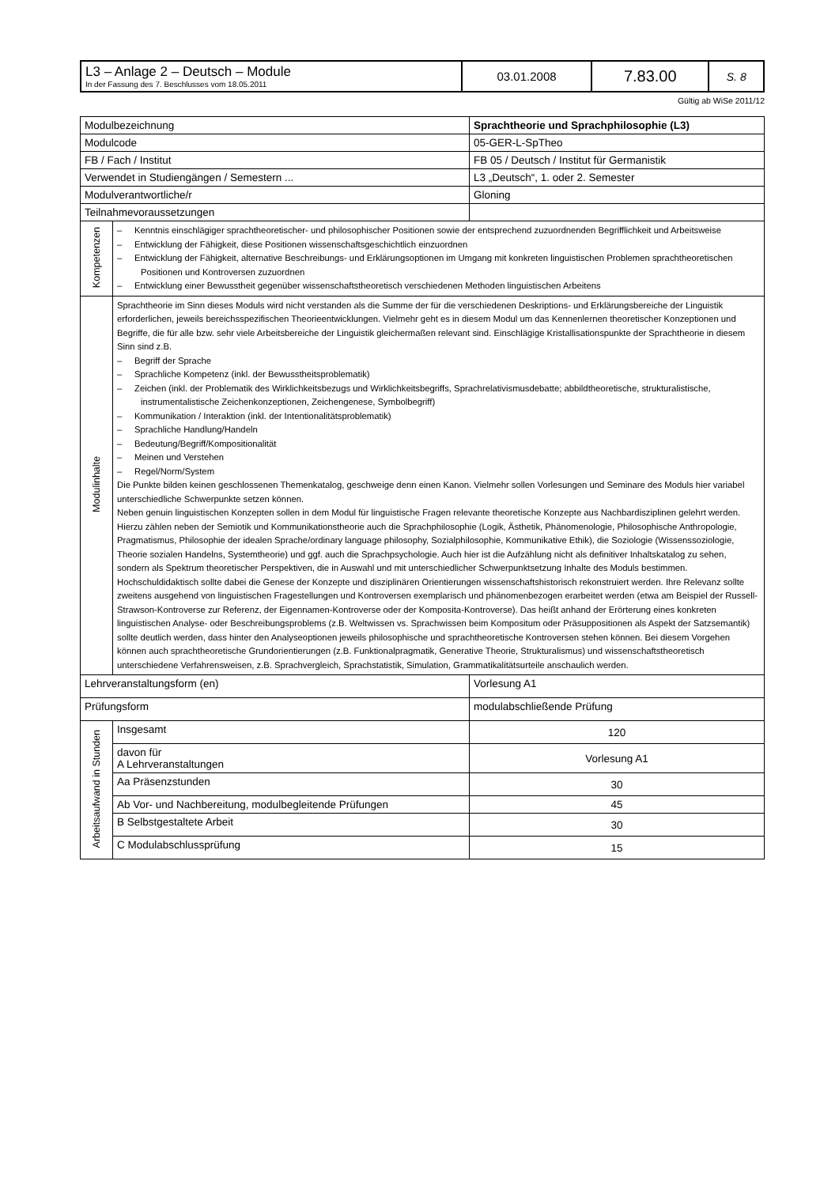| L3 – Anlage 2 – Deutsch – Module In der Fassung des 7. Beschlusses vom 18.05.2011 | 03.01.2008 | 7.83.00 | S. 8 |
Gültig ab WiSe 2011/12
| Modulbezeichnung | | Sprachtheorie und Sprachphilosophie (L3) | |
| Modulcode | | 05-GER-L-SpTheo | |
| FB / Fach / Institut | | FB 05 / Deutsch / Institut für Germanistik | |
| Verwendet in Studiengängen / Semestern ... | | L3 „Deutsch“, 1. oder 2. Semester | |
| Modulverantwortliche/r | | Gloning | |
| Teilnahmevoraussetzungen | | | |
| Kompetenzen | – Kenntnis einschlägiger sprachtheoretischer- und philosophischer Positionen sowie der entsprechend zuzuordnenden Begrifflichkeit und Arbeitsweise – Entwicklung der Fähigkeit, diese Positionen wissenschaftsgeschichtlich einzuordnen – Entwicklung der Fähigkeit, alternative Beschreibungs- und Erklärungsoptionen im Umgang mit konkreten linguistischen Problemen sprachtheoretischen Positionen und Kontroversen zuzuordnen – Entwicklung einer Bewusstheit gegenüber wissenschaftstheoretisch verschiedenen Methoden linguistischen Arbeitens | | |
| Modulinhalte | Sprachtheorie im Sinn dieses Moduls wird nicht verstanden als die Summe der für die verschiedenen Deskriptions- und Erklärungsbereiche der Linguistik erforderlichen, jeweils bereichsspezifischen Theorieentwicklungen. Vielmehr geht es in diesem Modul um das Kennenlernen theoretischer Konzeptionen und Begriffe, die für alle bzw. sehr viele Arbeitsbereiche der Linguistik gleichermaßen relevant sind. Einschlägige Kristallisationspunkte der Sprachtheorie in diesem Sinn sind z.B. – Begriff der Sprache – Sprachliche Kompetenz (inkl. der Bewusstheitsproblematik) – Zeichen (inkl. der Problematik des Wirklichkeitsbezugs und Wirklichkeitsbegriffs, Sprachrelativismusdebatte; abbildtheoretische, strukturalistische, instrumentalistische Zeichenkonzeptionen, Zeichengenese, Symbolbegriff) – Kommunikation / Interaktion (inkl. der Intentionalitätsproblematik) – Sprachliche Handlung/Handeln – Bedeutung/Begriff/Kompositionalität – Meinen und Verstehen – Regel/Norm/System Die Punkte bilden keinen geschlossenen Themenkatalog, geschweige denn einen Kanon. Vielmehr sollen Vorlesungen und Seminare des Moduls hier variabel unterschiedliche Schwerpunkte setzen können. Neben genuin linguistischen Konzepten sollen in dem Modul für linguistische Fragen relevante theoretische Konzepte aus Nachbardisziplinen gelehrt werden. Hierzu zählen neben der Semiotik und Kommunikationstheorie auch die Sprachphilosophie (Logik, Ästhetik, Phänomenologie, Philosophische Anthropologie, Pragmatismus, Philosophie der idealen Sprache/ordinary language philosophy, Sozialphilosophie, Kommunikative Ethik), die Soziologie (Wissenssoziologie, Theorie sozialen Handelns, Systemtheorie) und ggf. auch die Sprachpsychologie. Auch hier ist die Aufzählung nicht als definitiver Inhaltskatalog zu sehen, sondern als Spektrum theoretischer Perspektiven, die in Auswahl und mit unterschiedlicher Schwerpunktsetzung Inhalte des Moduls bestimmen. Hochschuldidaktisch sollte dabei die Genese der Konzepte und disziplinären Orientierungen wissenschaftshistorisch rekonstruiert werden. Ihre Relevanz sollte zweitens ausgehend von linguistischen Fragestellungen und Kontroversen exemplarisch und phänomenbezogen erarbeitet werden (etwa am Beispiel der Russell-Strawson-Kontroverse zur Referenz, der Eigennamen-Kontroverse oder der Komposita-Kontroverse). Das heißt anhand der Erörterung eines konkreten linguistischen Analyse- oder Beschreibungsproblems (z.B. Weltwissen vs. Sprachwissen beim Kompositum oder Präsuppositionen als Aspekt der Satzsemantik) sollte deutlich werden, dass hinter den Analyseoptionen jeweils philosophische und sprachtheoretische Kontroversen stehen können. Bei diesem Vorgehen können auch sprachtheoretische Grundorientierungen (z.B. Funktionalpragmatik, Generative Theorie, Strukturalismus) und wissenschaftstheoretisch unterschiedene Verfahrensweisen, z.B. Sprachvergleich, Sprachstatistik, Simulation, Grammatikalitätsurteile anschaulich werden. | | |
| Lehrveranstaltungsform (en) | | | Vorlesung A1 |
| Prüfungsform | | | modulabschließende Prüfung |
| Arbeitsaufwand in Stunden | Insgesamt | | 120 |
| | davon für A Lehrveranstaltungen | | Vorlesung A1 |
| | Aa Präsenzstunden | | 30 |
| | Ab Vor- und Nachbereitung, modulbegleitende Prüfungen | | 45 |
| | B Selbstgestaltete Arbeit | | 30 |
| | C Modulabschlussprüfung | | 15 |